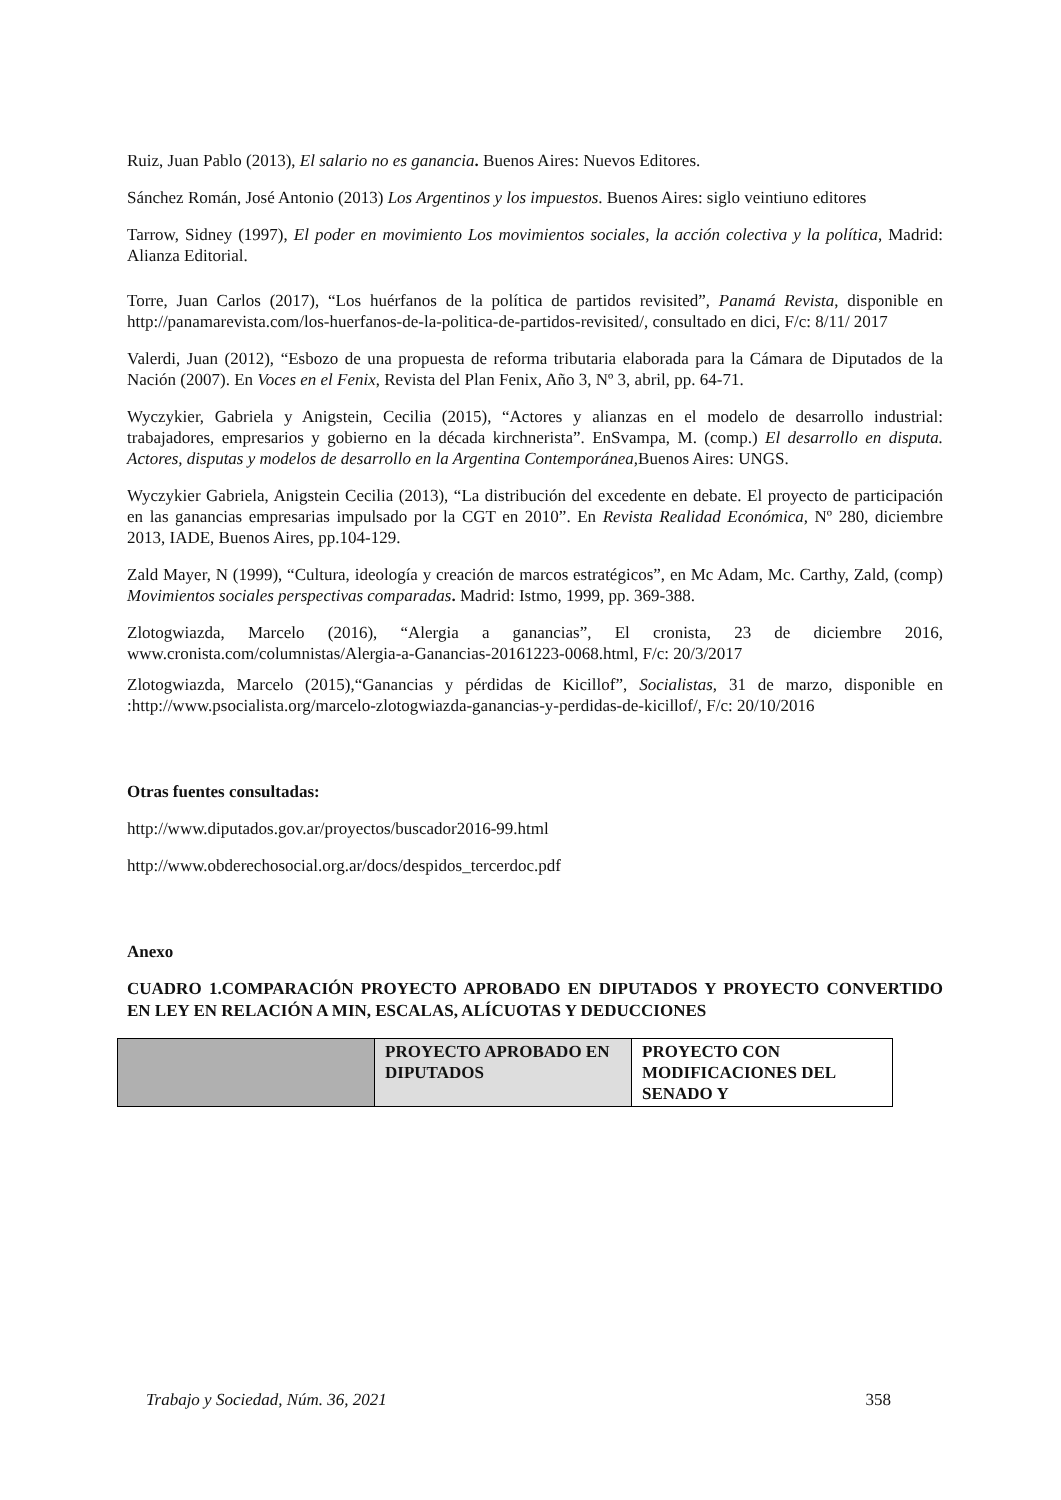Ruiz, Juan Pablo (2013), El salario no es ganancia. Buenos Aires: Nuevos Editores.
Sánchez Román, José Antonio (2013) Los Argentinos y los impuestos. Buenos Aires: siglo veintiuno editores
Tarrow, Sidney (1997), El poder en movimiento Los movimientos sociales, la acción colectiva y la política, Madrid: Alianza Editorial.
Torre, Juan Carlos (2017), “Los huérfanos de la política de partidos revisited”, Panamá Revista, disponible en http://panamarevista.com/los-huerfanos-de-la-politica-de-partidos-revisited/, consultado en dici, F/c: 8/11/ 2017
Valerdi, Juan (2012), “Esbozo de una propuesta de reforma tributaria elaborada para la Cámara de Diputados de la Nación (2007). En Voces en el Fenix, Revista del Plan Fenix, Año 3, Nº 3, abril, pp. 64-71.
Wyczykier, Gabriela y Anigstein, Cecilia (2015), “Actores y alianzas en el modelo de desarrollo industrial: trabajadores, empresarios y gobierno en la década kirchnerista”. EnSvampa, M. (comp.) El desarrollo en disputa. Actores, disputas y modelos de desarrollo en la Argentina Contemporánea, Buenos Aires: UNGS.
Wyczykier Gabriela, Anigstein Cecilia (2013), “La distribución del excedente en debate. El proyecto de participación en las ganancias empresarias impulsado por la CGT en 2010”. En Revista Realidad Económica, Nº 280, diciembre 2013, IADE, Buenos Aires, pp.104-129.
Zald Mayer, N (1999), “Cultura, ideología y creación de marcos estratégicos”, en Mc Adam, Mc. Carthy, Zald, (comp) Movimientos sociales perspectivas comparadas. Madrid: Istmo, 1999, pp. 369-388.
Zlotogwiazda, Marcelo (2016), “Alergia a ganancias”, El cronista, 23 de diciembre 2016, www.cronista.com/columnistas/Alergia-a-Ganancias-20161223-0068.html, F/c: 20/3/2017
Zlotogwiazda, Marcelo (2015),“Ganancias y pérdidas de Kicillof”, Socialistas, 31 de marzo, disponible en :http://www.psocialista.org/marcelo-zlotogwiazda-ganancias-y-perdidas-de-kicillof/, F/c: 20/10/2016
Otras fuentes consultadas:
http://www.diputados.gov.ar/proyectos/buscador2016-99.html
http://www.obderechosocial.org.ar/docs/despidos_tercerdoc.pdf
Anexo
CUADRO 1.COMPARACIÓN PROYECTO APROBADO EN DIPUTADOS Y PROYECTO CONVERTIDO EN LEY EN RELACIÓN A MIN, ESCALAS, ALÍCUOTAS Y DEDUCCIONES
| | PROYECTO APROBADO EN DIPUTADOS | PROYECTO CON MODIFICACIONES DEL SENADO Y |
Trabajo y Sociedad, Núm. 36, 2021 358